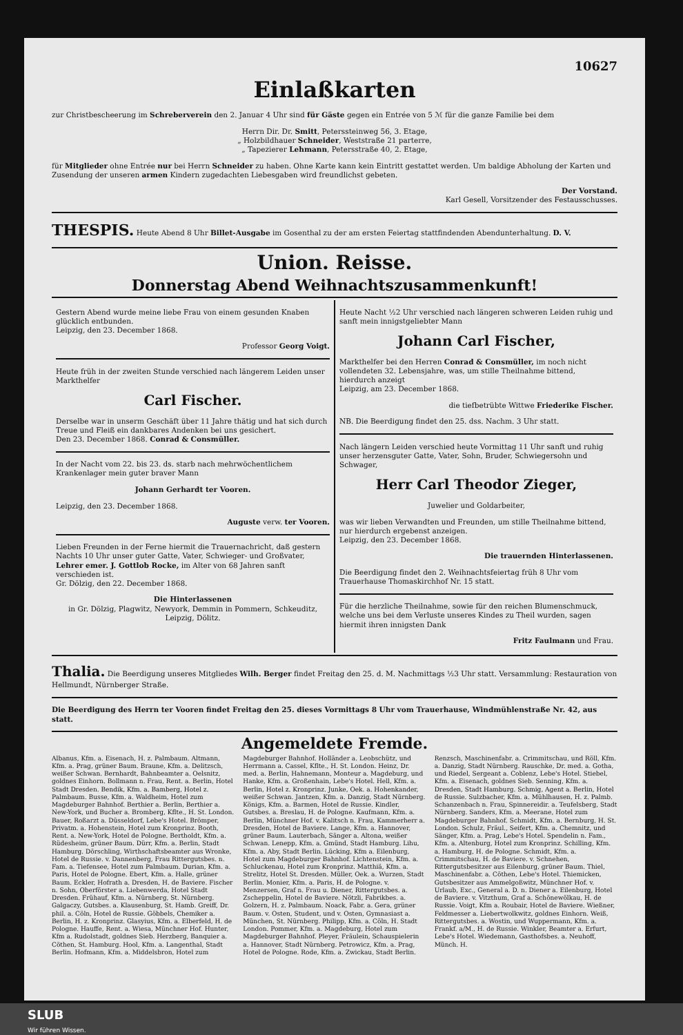10627
Einlaßkarten
zur Christbescheerung im Schreberverein den 2. Januar 4 Uhr sind für Gäste gegen ein Entrée von 5 ℳ für die ganze Familie bei dem
Herrn Dir. Dr. Smitt, Peterssteinweg 56, 3. Etage,
„ Holzbildhauer Schneider, Weststraße 21 parterre,
„ Tapezierer Lehmann, Petersstraße 40, 2. Etage,
für Mitglieder ohne Entrée nur bei Herrn Schneider zu haben. Ohne Karte kann kein Eintritt gestattet werden. Um baldige Abholung der Karten und Zusendung der unseren armen Kindern zugedachten Liebesgaben wird freundlichst gebeten.
Der Vorstand.
Karl Gesell, Vorsitzender des Festausschusses.
THESPIS. Heute Abend 8 Uhr Billet-Ausgabe im Gosenthal zu der am ersten Feiertag stattfindenden Abendunterhaltung. D. V.
Union. Reisse.
Donnerstag Abend Weihnachtszusammenkunft!
Gestern Abend wurde meine liebe Frau von einem gesunden Knaben glücklich entbunden.
Leipzig, den 23. December 1868.
Professor Georg Voigt.
Heute früh in der zweiten Stunde verschied nach längerem Leiden unser Markthelfer
Carl Fischer.
Derselbe war in unserm Geschäft über 11 Jahre thätig und hat sich durch Treue und Fleiß ein dankbares Andenken bei uns gesichert.
Den 23. December 1868. Conrad & Consmüller.
In der Nacht vom 22. bis 23. ds. starb nach mehrwöchentlichem Krankenlager mein guter braver Mann
Johann Gerhardt ter Vooren.
Leipzig, den 23. December 1868.
Auguste verw. ter Vooren.
Lieben Freunden in der Ferne hiermit die Trauernachricht, daß gestern Nachts 10 Uhr unser guter Gatte, Vater, Schwieger- und Großvater, Lehrer emer. J. Gottlob Rocke, im Alter von 68 Jahren sanft verschieden ist.
Gr. Dölzig, den 22. December 1868.
Die Hinterlassenen
in Gr. Dölzig, Plagwitz, Newyork, Demmin in Pommern, Schkeuditz, Leipzig, Dölitz.
Heute Nacht ½2 Uhr verschied nach längeren schweren Leiden ruhig und sanft mein innigstgeliebter Mann
Johann Carl Fischer,
Markthelfer bei den Herren Conrad & Consmüller, im noch nicht vollendeten 32. Lebensjahre, was, um stille Theilnahme bittend, hierdurch anzeigt
Leipzig, am 23. December 1868.
die tiefbetrübte Wittwe Friederike Fischer.
NB. Die Beerdigung findet den 25. dss. Nachm. 3 Uhr statt.
Nach längern Leiden verschied heute Vormittag 11 Uhr sanft und ruhig unser herzensguter Gatte, Vater, Sohn, Bruder, Schwiegersohn und Schwager,
Herr Carl Theodor Zieger,
Juwelier und Goldarbeiter,
was wir lieben Verwandten und Freunden, um stille Theilnahme bittend, nur hierdurch ergebenst anzeigen.
Leipzig, den 23. December 1868.
Die trauernden Hinterlassenen.
Die Beerdigung findet den 2. Weihnachtsfeiertag früh 8 Uhr vom Trauerhause Thomaskirchhof Nr. 15 statt.
Für die herzliche Theilnahme, sowie für den reichen Blumenschmuck, welche uns bei dem Verluste unseres Kindes zu Theil wurden, sagen hiermit ihren innigsten Dank
Fritz Faulmann und Frau.
Thalia. Die Beerdigung unseres Mitgliedes Wilh. Berger findet Freitag den 25. d. M. Nachmittags ½3 Uhr statt. Versammlung: Restauration von Hellmundt, Nürnberger Straße.
Die Beerdigung des Herrn ter Vooren findet Freitag den 25. dieses Vormittags 8 Uhr vom Trauerhause, Windmühlenstraße Nr. 42, aus statt.
Angemeldete Fremde.
Albanus, Kfm. a. Eisenach, H. z. Palmbaum. Altmann, Kfm. a. Prag, grüner Baum. Braune, Kfm. a. Delitzsch, weißer Schwan. Bernhardt, Bahnbeamter a. Oelsnitz, goldnes Einhorn. Bollmann n. Frau, Rent. a. Berlin, Hotel Stadt Dresden. Bendik, Kfm. a. Bamberg, Hotel z. Palmbaum. Busse, Kfm. a. Waldheim, Hotel zum Magdeburger Bahnhof. Berthier a. Berlin, Berthier a. New-York, und Bucher a. Bromberg, Kflte., H. St. London. Bauer, Roßarzt a. Düsseldorf, Lebe's Hotel. Brömper, Privatm. a. Hohenstein, Hotel zum Kronprinz. Booth, Rent. a. New-York, Hotel de Pologne. Bertholdt, Kfm. a. Rüdesheim, grüner Baum. Dürr, Kfm. a. Berlin, Stadt Hamburg. Dörschling, Wirthschaftsbeamter aus Wronke, Hotel de Russie. v. Dannenberg, Frau Rittergutsbes. n. Fam. a. Tiefensee, Hotel zum Palmbaum. Durian, Kfm. a. Paris, Hotel de Pologne. Ebert, Kfm. a. Halle, grüner Baum. Eckler, Hofrath a. Dresden, H. de Baviere. Fischer n. Sohn, Oberförster a. Liebenwerda, Hotel Stadt Dresden. Frühauf, Kfm. a. Nürnberg, St. Nürnberg. Galgaczy, Gutsbes. a. Klausenburg, St. Hamb. Greiff, Dr. phil. a. Cöln, Hotel de Russie. Göbbels, Chemiker a. Berlin, H. z. Kronprinz. Glasyius, Kfm. a. Elberfeld, H. de Pologne. Hauffe, Rent. a. Wiesa, Münchner Hof. Hunter, Kfm a. Rudolstadt, goldnes Sieb. Herzberg, Banquier a. Cöthen, St. Hamburg. Hool, Kfm. a. Langenthal, Stadt Berlin. Hofmann, Kfm. a. Middelsbron, Hotel zum Magdeburger Bahnhof. Holländer a. Leobschütz, und Herrmann a. Cassel, Kflte., H. St. London. Heinz, Dr. med. a. Berlin, Hahnemann, Monteur a. Magdeburg, und Hanke, Kfm. a. Großenhain, Lebe's Hotel. Hell, Kfm. a. Berlin, Hotel z. Kronprinz. Junke, Oek. a. Hohenkander, weißer Schwan. Jantzen, Kfm. a. Danzig, Stadt Nürnberg. Königs, Kfm. a. Barmen, Hotel de Russie. Kindler, Gutsbes. a. Breslau, H. de Pologne. Kaufmann, Kfm. a. Berlin, Münchner Hof. v. Kalitsch n. Frau, Kammerherr a. Dresden, Hotel de Baviere. Lange, Kfm. a. Hannover, grüner Baum. Lauterbach, Sänger a. Altona, weißer Schwan. Lenepp, Kfm. a. Gmünd, Stadt Hamburg. Lihu, Kfm. a. Aby, Stadt Berlin. Lücking, Kfm a. Eilenburg, Hotel zum Magdeburger Bahnhof. Lichtenstein, Kfm. a. Schluckenau, Hotel zum Kronprinz. Matthiä, Kfm. a. Strelitz, Hotel St. Dresden. Müller, Oek. a. Wurzen, Stadt Berlin. Monier, Kfm. a. Paris, H. de Pologne. v. Menzersen, Graf n. Frau u. Diener, Rittergutsbes. a. Zscheppelin, Hotel de Baviere. Nötzli, Fabrikbes. a. Golzern, H. z. Palmbaum. Noack, Fabr. a. Gera, grüner Baum. v. Osten, Student, und v. Osten, Gymnasiast a. München, St. Nürnberg. Philipp, Kfm. a. Cöln, H. Stadt London. Pommer, Kfm. a. Magdeburg, Hotel zum Magdeburger Bahnhof. Pleyer, Fräulein, Schauspielerin a. Hannover, Stadt Nürnberg. Petrowicz, Kfm. a. Prag, Hotel de Pologne. Rode, Kfm. a. Zwickau, Stadt Berlin. Renzsch, Maschinenfabr. a. Crimmitschau, und Röll, Kfm. a. Danzig, Stadt Nürnberg. Rauschke, Dr. med. a. Gotha, und Riedel, Sergeant a. Coblenz, Lebe's Hotel. Stiebel, Kfm. a. Eisenach, goldnes Sieb. Senning, Kfm. a. Dresden, Stadt Hamburg. Schmig, Agent a. Berlin, Hotel de Russie. Sulzbacher, Kfm. a. Mühlhausen, H. z. Palmb. Schanzenbach n. Frau, Spinnereidir. a. Teufelsberg, Stadt Nürnberg. Sanders, Kfm. a. Meerane, Hotel zum Magdeburger Bahnhof. Schmidt, Kfm. a. Bernburg, H. St. London. Schulz, Fräul., Seifert, Kfm. a. Chemnitz, und Sänger, Kfm. a. Prag, Lebe's Hotel. Spendelin n. Fam., Kfm. a. Altenburg, Hotel zum Kronprinz. Schilling, Kfm. a. Hamburg, H. de Pologne. Schmidt, Kfm. a. Crimmitschau, H. de Baviere. v. Schnehen, Rittergutsbesitzer aus Eilenburg, grüner Baum. Thiel, Maschinenfabr. a. Cöthen, Lebe's Hotel. Thiemicken, Gutsbesitzer aus Ammelgoßwitz, Münchner Hof. v. Urlaub, Exc., General a. D. n. Diener a. Eilenburg, Hotel de Baviere. v. Vitzthum, Graf a. Schönewölkau, H. de Russie. Voigt, Kfm a. Roubair, Hotel de Baviere. Wießner, Feldmesser a. Liebertwolkwitz, goldnes Einhorn. Weiß, Rittergutsbes. a. Wostin, und Wuppermann, Kfm. a. Frankf. a/M., H. de Russie. Winkler, Beamter a. Erfurt, Lebe's Hotel. Wiedemann, Gasthofsbes. a. Neuhoff, Münch. H.
SLUB
Wir führen Wissen.